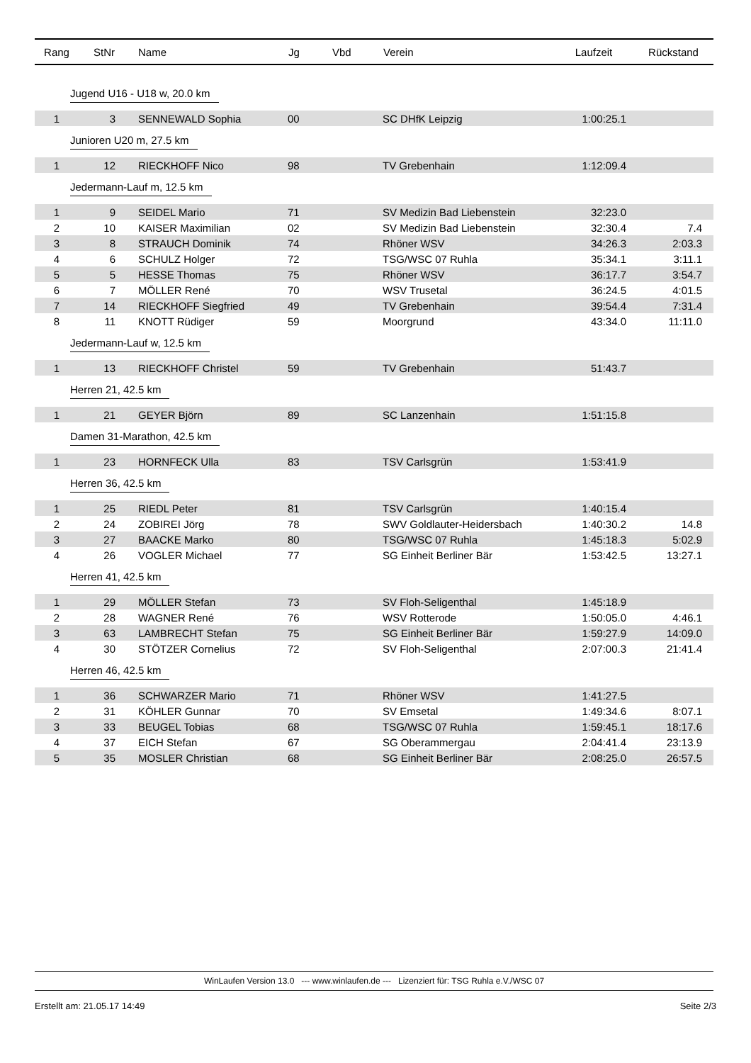| Rang | StNr | Name | Jg | Vbd | Verein | Laufzeit | Rückstand |
| --- | --- | --- | --- | --- | --- | --- | --- |
| Jugend U16 - U18 w, 20.0 km | | | | | | | |
| 1 | 3 | SENNEWALD Sophia | 00 | | SC DHfK Leipzig | 1:00:25.1 | |
| Junioren U20 m, 27.5 km | | | | | | | |
| 1 | 12 | RIECKHOFF Nico | 98 | | TV Grebenhain | 1:12:09.4 | |
| Jedermann-Lauf m, 12.5 km | | | | | | | |
| 1 | 9 | SEIDEL Mario | 71 | | SV Medizin Bad Liebenstein | 32:23.0 | |
| 2 | 10 | KAISER Maximilian | 02 | | SV Medizin Bad Liebenstein | 32:30.4 | 7.4 |
| 3 | 8 | STRAUCH Dominik | 74 | | Rhöner WSV | 34:26.3 | 2:03.3 |
| 4 | 6 | SCHULZ Holger | 72 | | TSG/WSC 07 Ruhla | 35:34.1 | 3:11.1 |
| 5 | 5 | HESSE Thomas | 75 | | Rhöner WSV | 36:17.7 | 3:54.7 |
| 6 | 7 | MÖLLER René | 70 | | WSV Trusetal | 36:24.5 | 4:01.5 |
| 7 | 14 | RIECKHOFF Siegfried | 49 | | TV Grebenhain | 39:54.4 | 7:31.4 |
| 8 | 11 | KNOTT Rüdiger | 59 | | Moorgrund | 43:34.0 | 11:11.0 |
| Jedermann-Lauf w, 12.5 km | | | | | | | |
| 1 | 13 | RIECKHOFF Christel | 59 | | TV Grebenhain | 51:43.7 | |
| Herren 21, 42.5 km | | | | | | | |
| 1 | 21 | GEYER Björn | 89 | | SC Lanzenhain | 1:51:15.8 | |
| Damen 31-Marathon, 42.5 km | | | | | | | |
| 1 | 23 | HORNFECK Ulla | 83 | | TSV Carlsgrün | 1:53:41.9 | |
| Herren 36, 42.5 km | | | | | | | |
| 1 | 25 | RIEDL Peter | 81 | | TSV Carlsgrün | 1:40:15.4 | |
| 2 | 24 | ZOBIREI Jörg | 78 | | SWV Goldlauter-Heidersbach | 1:40:30.2 | 14.8 |
| 3 | 27 | BAACKE Marko | 80 | | TSG/WSC 07 Ruhla | 1:45:18.3 | 5:02.9 |
| 4 | 26 | VOGLER Michael | 77 | | SG Einheit Berliner Bär | 1:53:42.5 | 13:27.1 |
| Herren 41, 42.5 km | | | | | | | |
| 1 | 29 | MÖLLER Stefan | 73 | | SV Floh-Seligenthal | 1:45:18.9 | |
| 2 | 28 | WAGNER René | 76 | | WSV Rotterode | 1:50:05.0 | 4:46.1 |
| 3 | 63 | LAMBRECHT Stefan | 75 | | SG Einheit Berliner Bär | 1:59:27.9 | 14:09.0 |
| 4 | 30 | STÖTZER Cornelius | 72 | | SV Floh-Seligenthal | 2:07:00.3 | 21:41.4 |
| Herren 46, 42.5 km | | | | | | | |
| 1 | 36 | SCHWARZER Mario | 71 | | Rhöner WSV | 1:41:27.5 | |
| 2 | 31 | KÖHLER Gunnar | 70 | | SV Emsetal | 1:49:34.6 | 8:07.1 |
| 3 | 33 | BEUGEL Tobias | 68 | | TSG/WSC 07 Ruhla | 1:59:45.1 | 18:17.6 |
| 4 | 37 | EICH Stefan | 67 | | SG Oberammergau | 2:04:41.4 | 23:13.9 |
| 5 | 35 | MOSLER Christian | 68 | | SG Einheit Berliner Bär | 2:08:25.0 | 26:57.5 |
WinLaufen Version 13.0 --- www.winlaufen.de --- Lizenziert für: TSG Ruhla e.V./WSC 07
Erstellt am: 21.05.17 14:49 Seite 2/3